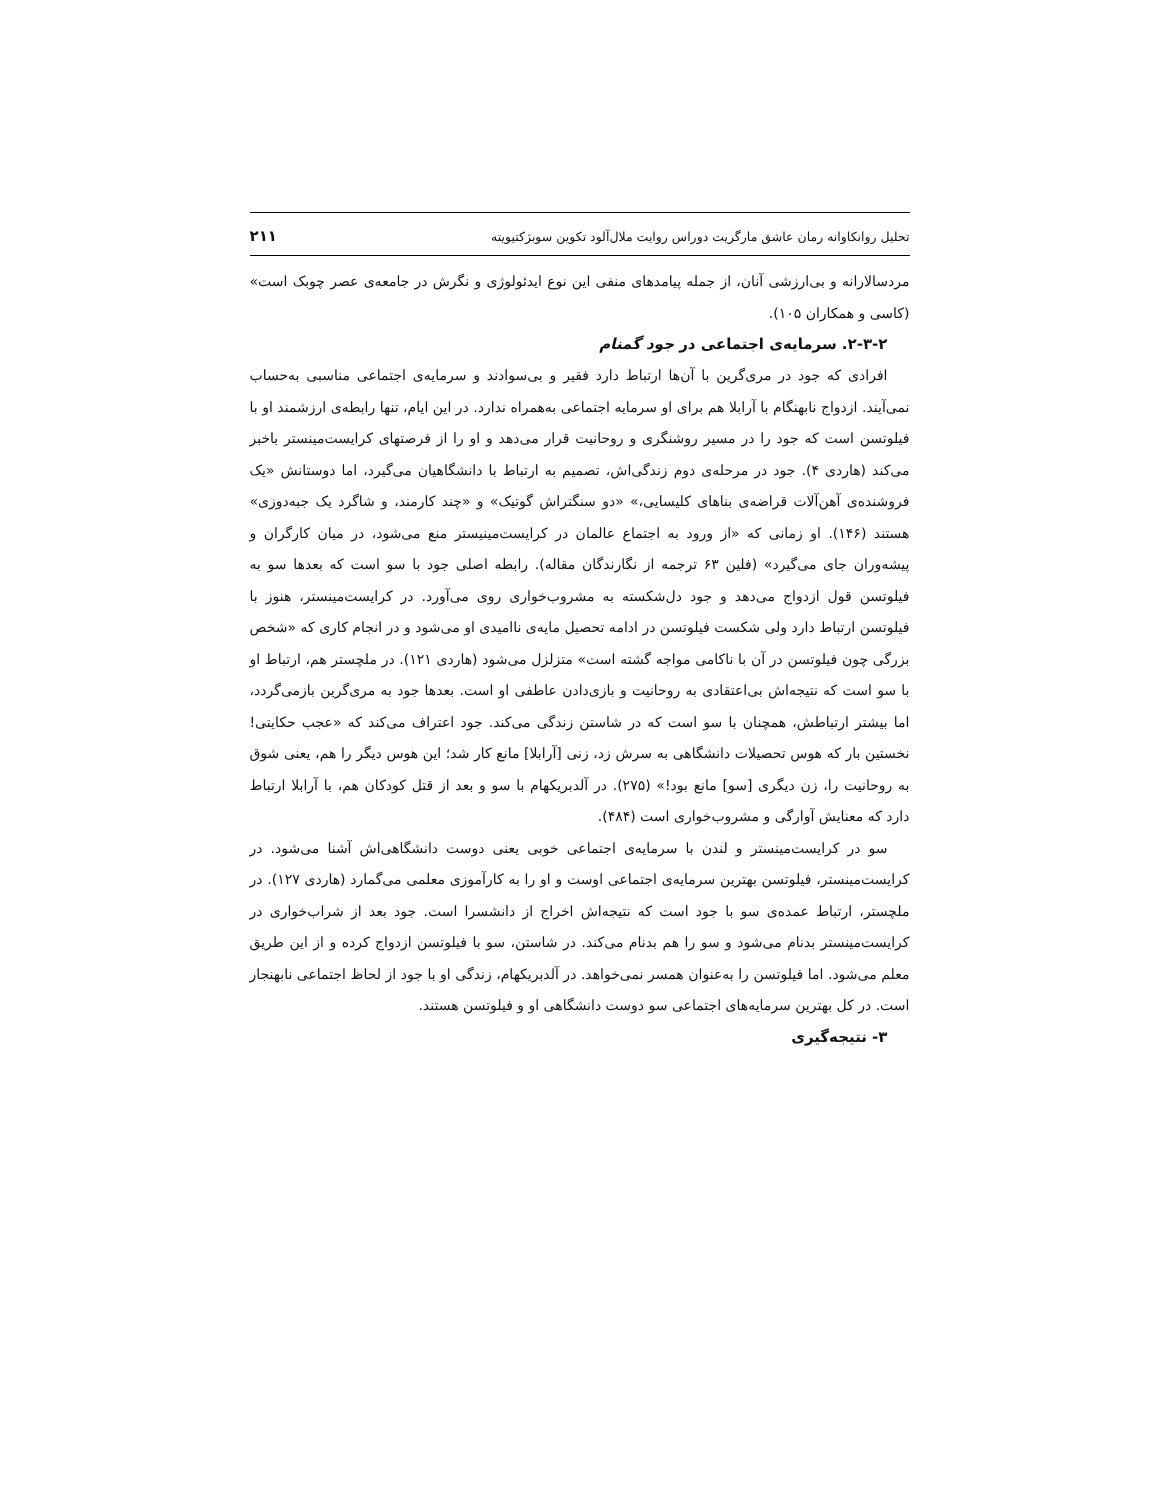تحلیل روانکاوانه رمان عاشق مارگریت دوراس روایت ملال‌آلود تکوین سوبژکتیویته ۲۱۱
مردسالارانه و بی‌ارزشی آنان، از جمله پیامدهای منفی این نوع ایدئولوژی و نگرش در جامعه‌ی عصر چوبک است» (کاسی و همکاران ۱۰۵).
۲-۳-۲. سرمایه‌ی اجتماعی در جود گمنام
افرادی که جود در مری‌گرین با آن‌ها ارتباط دارد فقیر و بی‌سوادند و سرمایه‌ی اجتماعی مناسبی به‌حساب نمی‌آیند. ازدواج نابهنگام با آرابلا هم برای او سرمایه اجتماعی به‌همراه ندارد. در این ایام، تنها رابطه‌ی ارزشمند او با فیلوتسن است که جود را در مسیر روشنگری و روحانیت قرار می‌دهد و او را از فرصتهای کرایست‌مینستر باخبر می‌کند (هاردی ۴). جود در مرحله‌ی دوم زندگی‌اش، تصمیم به ارتباط با دانشگاهیان می‌گیرد، اما دوستانش «یک فروشنده‌ی آهن‌آلات قراضه‌ی بناهای کلیسایی،» «دو سنگتراش گوتیک» و «چند کارمند، و شاگرد یک جبه‌دوزی» هستند (۱۴۶). او زمانی که «از ورود به اجتماع عالمان در کرایست‌مینیستر منع می‌شود، در میان کارگران و پیشه‌وران جای می‌گیرد» (فلین ۶۳ ترجمه از نگارندگان مقاله). رابطه اصلی جود با سو است که بعدها سو به فیلوتسن قول ازدواج می‌دهد و جود دل‌شکسته به مشروب‌خواری روی می‌آورد. در کرایست‌مینستر، هنوز با فیلوتسن ارتباط دارد ولی شکست فیلوتسن در ادامه تحصیل مایه‌ی ناامیدی او می‌شود و در انجام کاری که «شخص بزرگی چون فیلوتسن در آن با ناکامی مواجه گشته است» متزلزل می‌شود (هاردی ۱۲۱). در ملچستر هم، ارتباط او با سو است که نتیجه‌اش بی‌اعتقادی به روحانیت و بازی‌دادن عاطفی او است. بعدها جود به مری‌گرین بازمی‌گردد، اما بیشتر ارتباطش، همچنان با سو است که در شاستن زندگی می‌کند. جود اعتراف می‌کند که «عجب حکایتی! نخستین بار که هوس تحصیلات دانشگاهی به سرش زد، زنی [آرابلا] مانع کار شد؛ این هوس دیگر را هم، یعنی شوق به روحانیت را، زن دیگری [سو] مانع بود!» (۲۷۵). در آلدبریکهام با سو و بعد از قتل کودکان هم، با آرابلا ارتباط دارد که معنایش آوارگی و مشروب‌خواری است (۴۸۴).
سو در کرایست‌مینستر و لندن با سرمایه‌ی اجتماعی خوبی یعنی دوست دانشگاهی‌اش آشنا می‌شود. در کرایست‌مینستر، فیلوتسن بهترین سرمایه‌ی اجتماعی اوست و او را به کارآموزی معلمی می‌گمارد (هاردی ۱۲۷). در ملچستر، ارتباط عمده‌ی سو با جود است که نتیجه‌اش اخراج از دانشسرا است. جود بعد از شراب‌خواری در کرایست‌مینستر بدنام می‌شود و سو را هم بدنام می‌کند. در شاستن، سو با فیلوتسن ازدواج کرده و از این طریق معلم می‌شود. اما فیلوتسن را به‌عنوان همسر نمی‌خواهد. در آلدبریکهام، زندگی او با جود از لحاظ اجتماعی نابهنجار است. در کل بهترین سرمایه‌های اجتماعی سو دوست دانشگاهی او و فیلوتسن هستند.
۳- نتیجه‌گیری